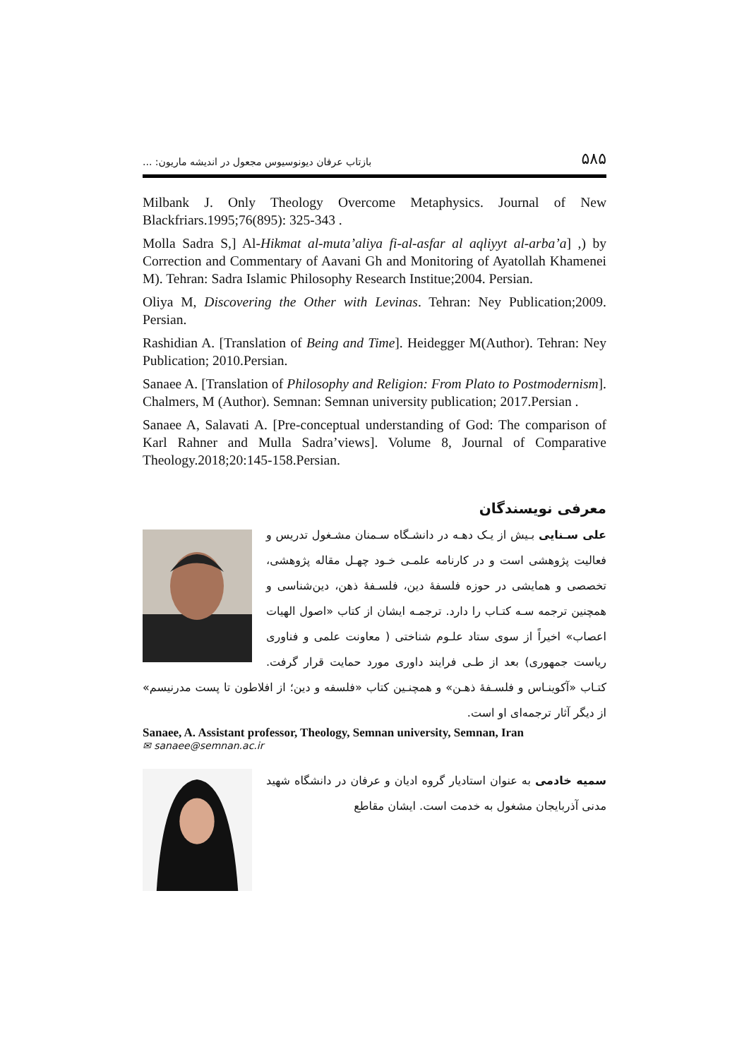بازتاب عرفان دیونوسیوس مجعول در اندیشه ماریون: ... ۵۸۵
Milbank J. Only Theology Overcome Metaphysics. Journal of New Blackfriars.1995;76(895): 325-343 .
Molla Sadra S,] Al-Hikmat al-muta’aliya fi-al-asfar al aqliyyt al-arba’a] ,) by Correction and Commentary of Aavani Gh and Monitoring of Ayatollah Khamenei M). Tehran: Sadra Islamic Philosophy Research Institue;2004. Persian.
Oliya M, Discovering the Other with Levinas. Tehran: Ney Publication;2009. Persian.
Rashidian A. [Translation of Being and Time]. Heidegger M(Author). Tehran: Ney Publication; 2010.Persian.
Sanaee A. [Translation of Philosophy and Religion: From Plato to Postmodernism]. Chalmers, M (Author). Semnan: Semnan university publication; 2017.Persian .
Sanaee A, Salavati A. [Pre-conceptual understanding of God: The comparison of Karl Rahner and Mulla Sadra’views]. Volume 8, Journal of Comparative Theology.2018;20:145-158.Persian.
معرفی نویسندگان
علی سـنایی بـیش از یـک دهـه در دانشـگاه سـمنان مشـغول تدریس و فعالیت پژوهشی است و در کارنامه علمـی خـود چهـل مقاله پژوهشی، تخصصی و همایشی در حوزه فلسفهٔ دین، فلسـفهٔ ذهن، دین‌شناسی و همچنین ترجمه سـه کتـاب را دارد. ترجمـه ایشان از کتاب «اصول الهیات اعصاب» اخیراً از سوی ستاد علـوم شناختی ( معاونت علمی و فناوری ریاست جمهوری) بعد از طـی فرایند داوری مورد حمایت قرار گرفت. کتـاب «آکوینـاس و فلسـفهٔ ذهـن» و همچنـین کتاب «فلسفه و دین؛ از افلاطون تا پست مدرنیسم» از دیگر آثار ترجمه‌ای او است.
Sanaee, A. Assistant professor, Theology, Semnan university, Semnan, Iran
✉ sanaee@semnan.ac.ir
سمیه خادمی به عنوان استادیار گروه ادیان و عرفان در دانشگاه شهید مدنی آذربایجان مشغول به خدمت است. ایشان مقاطع